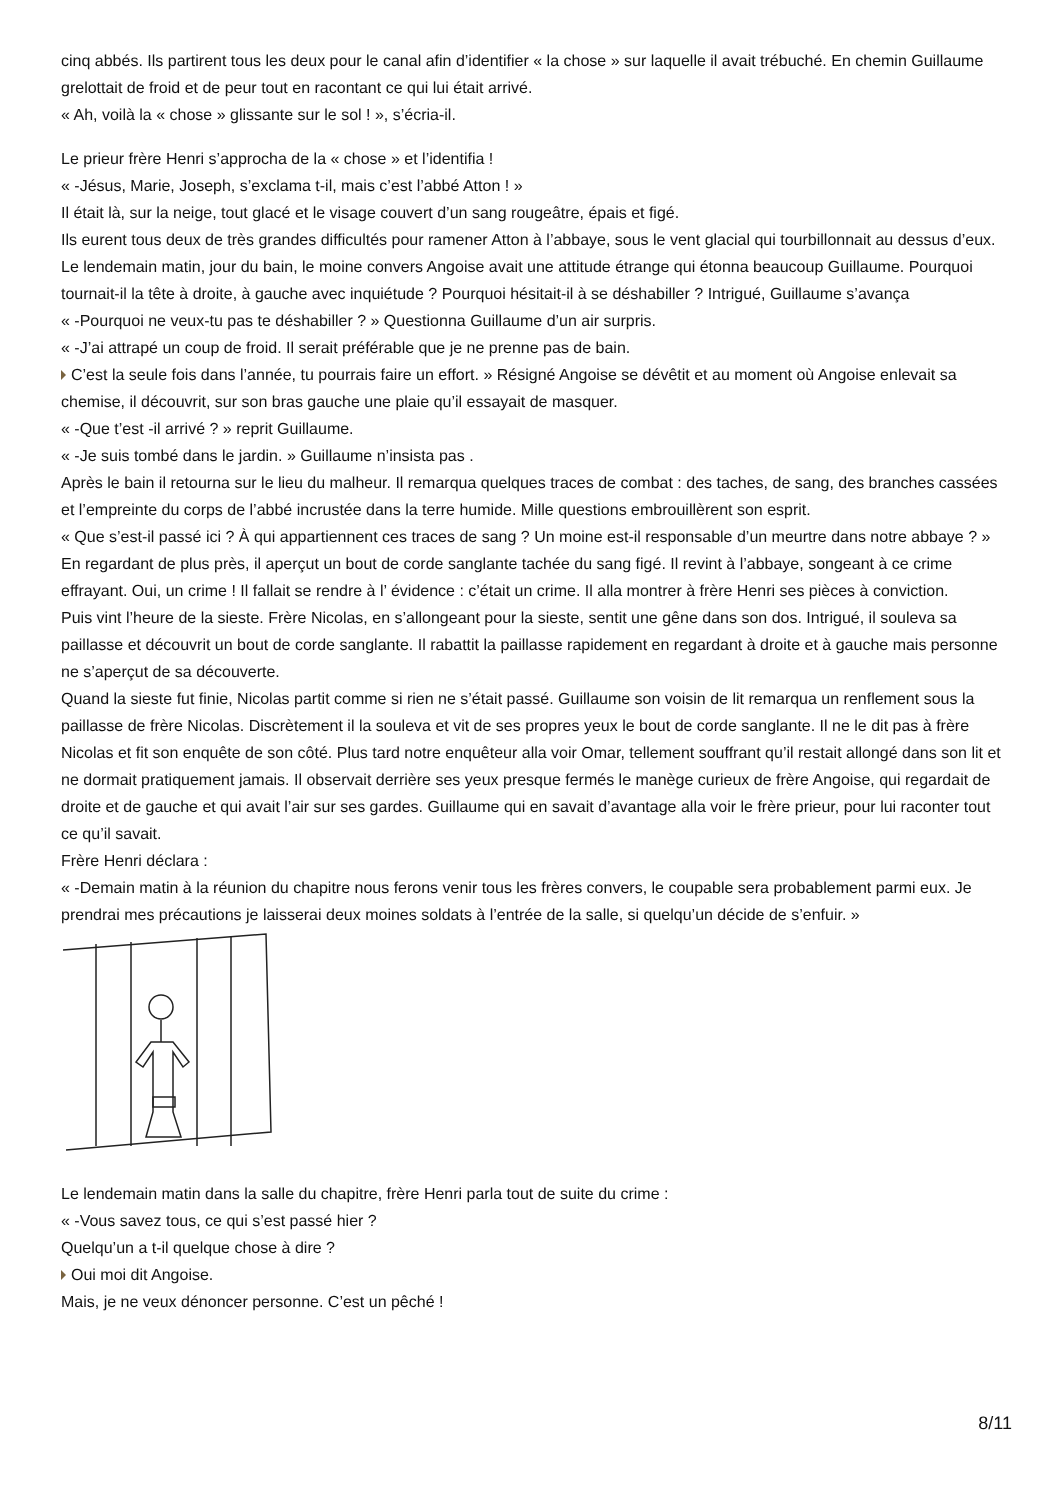cinq abbés. Ils partirent tous les deux pour le canal afin d’identifier « la chose » sur laquelle il avait trébuché. En chemin Guillaume grelottait de froid et de peur tout en racontant ce qui lui était arrivé.
« Ah, voilà la « chose » glissante sur le sol ! », s’écria-il.
Le prieur frère Henri s’approcha de la « chose » et l’identifia !
« -Jésus, Marie, Joseph, s’exclama t-il, mais c’est l’abbé Atton ! »
Il était là, sur la neige, tout glacé et le visage couvert d’un sang rougeâtre, épais et figé.
Ils eurent tous deux de très grandes difficultés pour ramener Atton à l’abbaye, sous le vent glacial qui tourbillonnait au dessus d’eux.
Le lendemain matin, jour du bain, le moine convers Angoise avait une attitude étrange qui étonna beaucoup Guillaume. Pourquoi tournait-il la tête à droite, à gauche avec inquiétude ? Pourquoi hésitait-il à se déshabiller ? Intrigué, Guillaume s’avança
« -Pourquoi ne veux-tu pas te déshabiller ? » Questionna Guillaume d’un air surpris.
« -J’ai attrapé un coup de froid. Il serait préférable que je ne prenne pas de bain.
C’est la seule fois dans l’année, tu pourrais faire un effort. » Résigné Angoise se dévêtit et au moment où Angoise enlevait sa chemise, il découvrit, sur son bras gauche une plaie qu’il essayait de masquer.
« -Que t’est -il arrivé ? » reprit Guillaume.
« -Je suis tombé dans le jardin. » Guillaume n’insista pas .
Après le bain il retourna sur le lieu du malheur. Il remarqua quelques traces de combat : des taches, de sang, des branches cassées et l’empreinte du corps de l’abbé incrustée dans la terre humide. Mille questions embrouillèrent son esprit.
« Que s’est-il passé ici ? À qui appartiennent ces traces de sang ? Un moine est-il responsable d’un meurtre dans notre abbaye ? »
En regardant de plus près, il aperçut un bout de corde sanglante tachée du sang figé. Il revint à l’abbaye, songeant à ce crime effrayant. Oui, un crime ! Il fallait se rendre à l’ évidence : c’était un crime. Il alla montrer à frère Henri ses pièces à conviction.
Puis vint l’heure de la sieste. Frère Nicolas, en s’allongeant pour la sieste, sentit une gêne dans son dos. Intrigué, il souleva sa paillasse et découvrit un bout de corde sanglante. Il rabattit la paillasse rapidement en regardant à droite et à gauche mais personne ne s’aperçut de sa découverte.
Quand la sieste fut finie, Nicolas partit comme si rien ne s’était passé. Guillaume son voisin de lit remarqua un renflement sous la paillasse de frère Nicolas. Discrètement il la souleva et vit de ses propres yeux le bout de corde sanglante. Il ne le dit pas à frère Nicolas et fit son enquête de son côté. Plus tard notre enquêteur alla voir Omar, tellement souffrant qu’il restait allongé dans son lit et ne dormait pratiquement jamais. Il observait derrière ses yeux presque fermés le manège curieux de frère Angoise, qui regardait de droite et de gauche et qui avait l’air sur ses gardes. Guillaume qui en savait d’avantage alla voir le frère prieur, pour lui raconter tout ce qu’il savait.
Frère Henri déclara :
« -Demain matin à la réunion du chapitre nous ferons venir tous les frères convers, le coupable sera probablement parmi eux. Je prendrai mes précautions je laisserai deux moines soldats à l’entrée de la salle, si quelqu’un décide de s’enfuir. »
Le lendemain matin dans la salle du chapitre, frère Henri parla tout de suite du crime :
« -Vous savez tous, ce qui s’est passé hier ?
Quelqu’un a t-il quelque chose à dire ?
Oui moi dit Angoise.
Mais, je ne veux dénoncer personne. C’est un pêché !
8/11